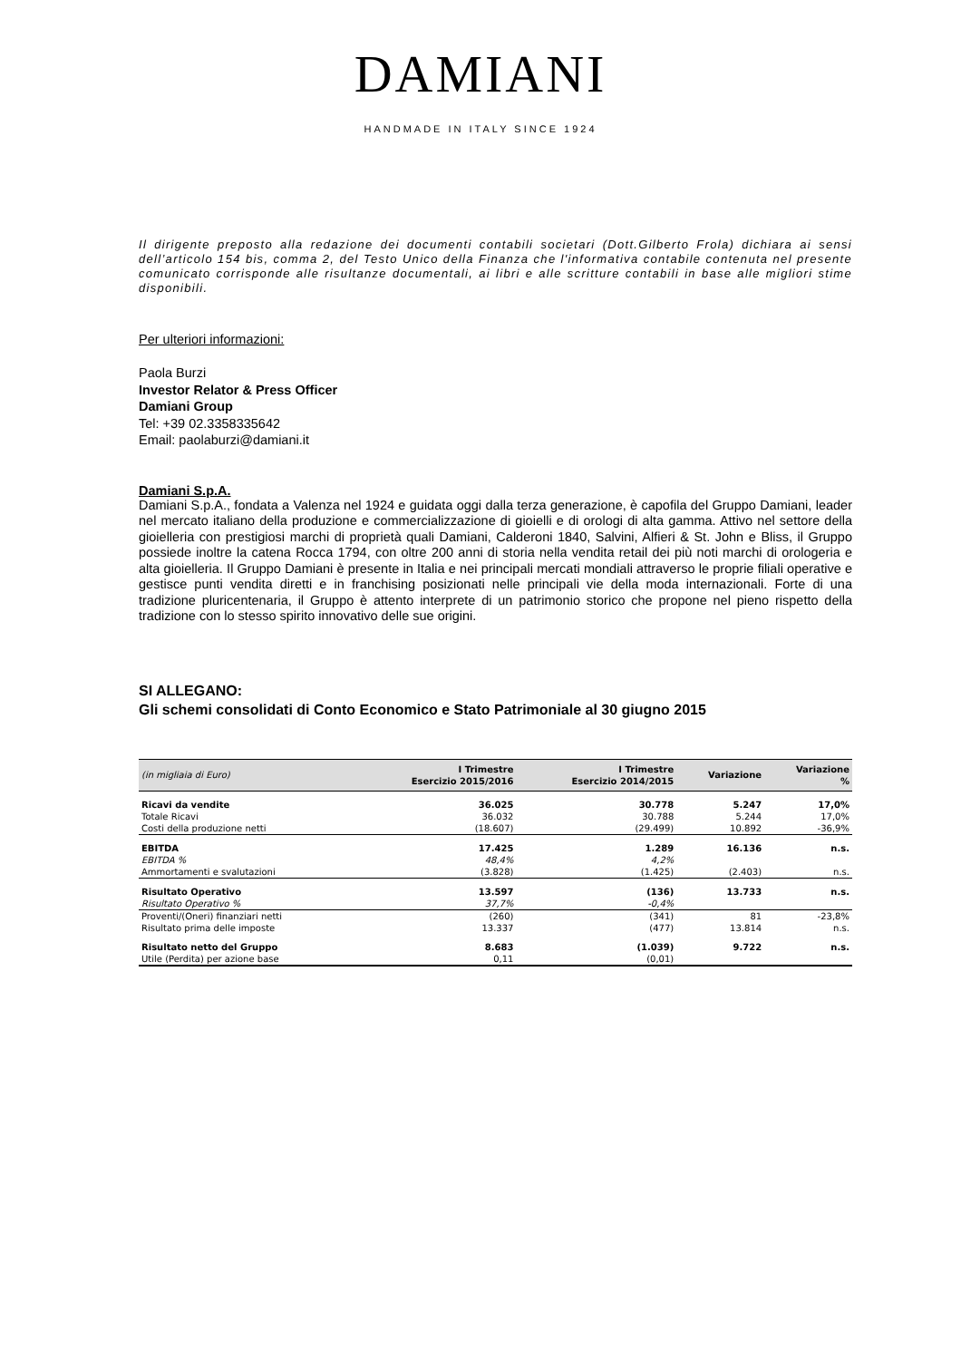DAMIANI
HANDMADE IN ITALY SINCE 1924
Il dirigente preposto alla redazione dei documenti contabili societari (Dott.Gilberto Frola) dichiara ai sensi dell’articolo 154 bis, comma 2, del Testo Unico della Finanza che l'informativa contabile contenuta nel presente comunicato corrisponde alle risultanze documentali, ai libri e alle scritture contabili in base alle migliori stime disponibili.
Per ulteriori informazioni:
Paola Burzi
Investor Relator & Press Officer
Damiani Group
Tel: +39 02.3358335642
Email: paolaburzi@damiani.it
Damiani S.p.A.
Damiani S.p.A., fondata a Valenza nel 1924 e guidata oggi dalla terza generazione, è capofila del Gruppo Damiani, leader nel mercato italiano della produzione e commercializzazione di gioielli e di orologi di alta gamma. Attivo nel settore della gioielleria con prestigiosi marchi di proprietà quali Damiani, Calderoni 1840, Salvini, Alfieri & St. John e Bliss, il Gruppo possiede inoltre la catena Rocca 1794, con oltre 200 anni di storia nella vendita retail dei più noti marchi di orologeria e alta gioielleria. Il Gruppo Damiani è presente in Italia e nei principali mercati mondiali attraverso le proprie filiali operative e gestisce punti vendita diretti e in franchising posizionati nelle principali vie della moda internazionali. Forte di una tradizione pluricentenaria, il Gruppo è attento interprete di un patrimonio storico che propone nel pieno rispetto della tradizione con lo stesso spirito innovativo delle sue origini.
SI ALLEGANO:
Gli schemi consolidati di Conto Economico e Stato Patrimoniale al 30 giugno 2015
| (in migliaia di Euro) | I Trimestre Esercizio 2015/2016 | I Trimestre Esercizio 2014/2015 | Variazione | Variazione % |
| --- | --- | --- | --- | --- |
| Ricavi da vendite | 36.025 | 30.778 | 5.247 | 17,0% |
| Totale Ricavi | 36.032 | 30.788 | 5.244 | 17,0% |
| Costi della produzione netti | (18.607) | (29.499) | 10.892 | -36,9% |
| EBITDA | 17.425 | 1.289 | 16.136 | n.s. |
| EBITDA % | 48,4% | 4,2% | | |
| Ammortamenti e svalutazioni | (3.828) | (1.425) | (2.403) | n.s. |
| Risultato Operativo | 13.597 | (136) | 13.733 | n.s. |
| Risultato Operativo % | 37,7% | -0,4% | | |
| Proventi/(Oneri) finanziari netti | (260) | (341) | 81 | -23,8% |
| Risultato prima delle imposte | 13.337 | (477) | 13.814 | n.s. |
| Risultato netto del Gruppo | 8.683 | (1.039) | 9.722 | n.s. |
| Utile (Perdita) per azione base | 0,11 | (0,01) | | |